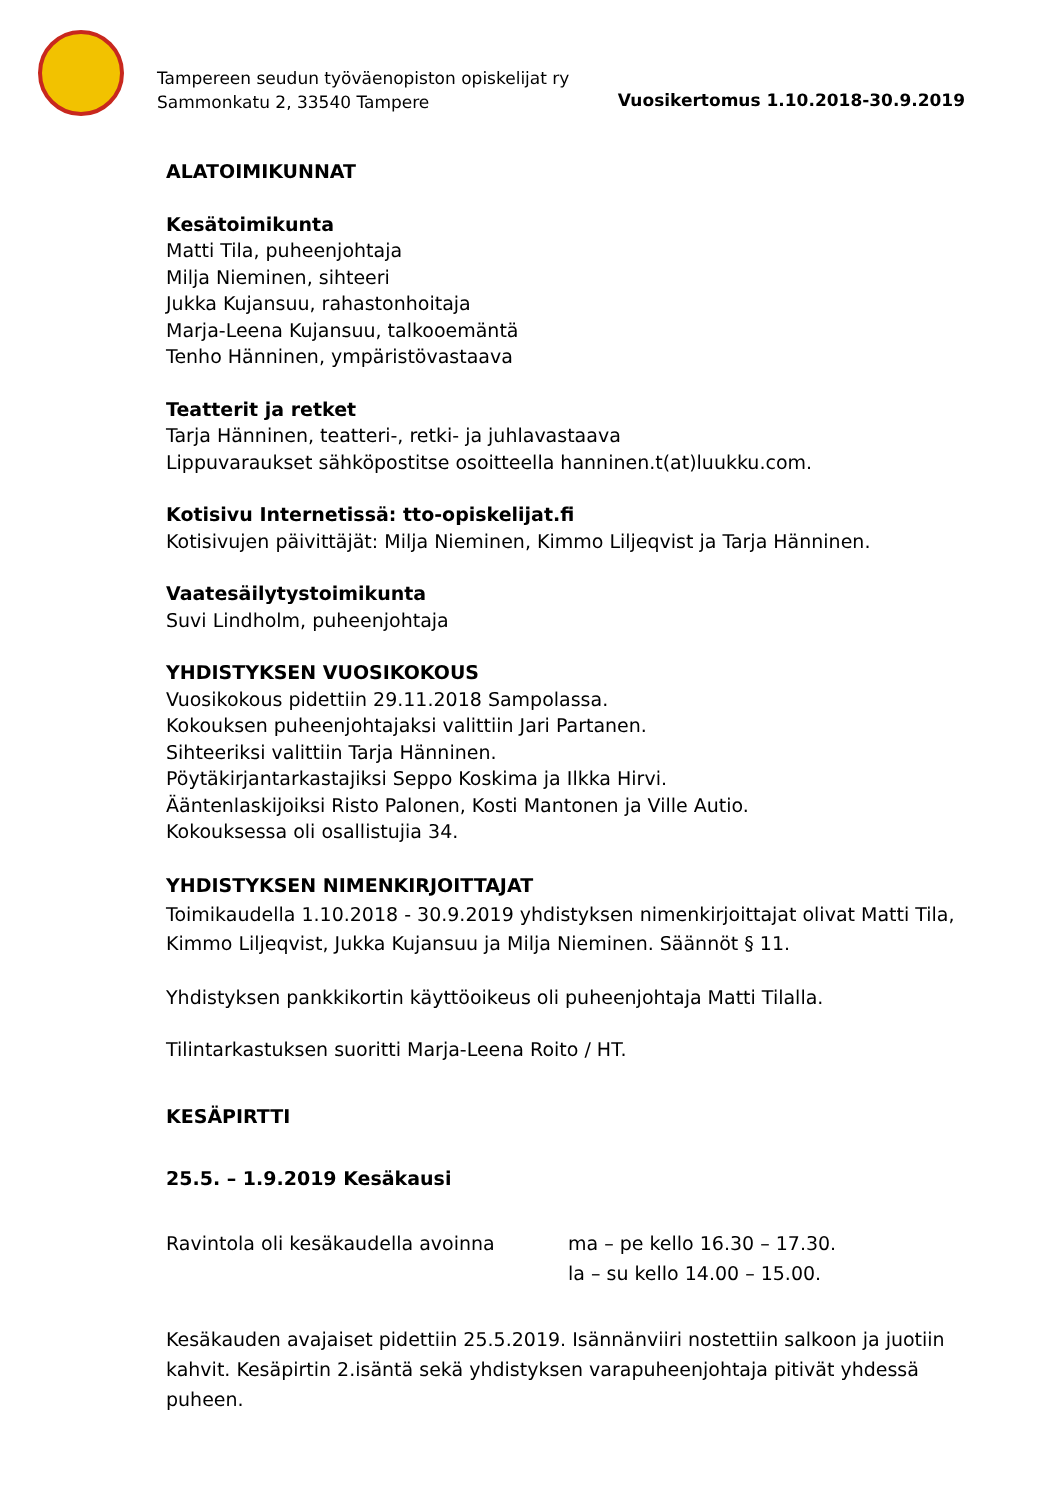Tampereen seudun työväenopiston opiskelijat ry
Sammonkatu 2, 33540 Tampere
Vuosikertomus 1.10.2018-30.9.2019
ALATOIMIKUNNAT
Kesätoimikunta
Matti Tila, puheenjohtaja
Milja Nieminen, sihteeri
Jukka Kujansuu, rahastonhoitaja
Marja-Leena Kujansuu, talkooemäntä
Tenho Hänninen, ympäristövastaava
Teatterit ja retket
Tarja Hänninen, teatteri-, retki- ja juhlavastaava
Lippuvaraukset sähköpostitse osoitteella hanninen.t(at)luukku.com.
Kotisivu Internetissä: tto-opiskelijat.fi
Kotisivujen päivittäjät: Milja Nieminen, Kimmo Liljeqvist ja Tarja Hänninen.
Vaatesäilytystoimikunta
Suvi Lindholm, puheenjohtaja
YHDISTYKSEN VUOSIKOKOUS
Vuosikokous pidettiin 29.11.2018 Sampolassa.
Kokouksen puheenjohtajaksi valittiin Jari Partanen.
Sihteeriksi valittiin Tarja Hänninen.
Pöytäkirjantarkastajiksi Seppo Koskima ja Ilkka Hirvi.
Ääntenlaskijoiksi Risto Palonen, Kosti Mantonen ja Ville Autio.
Kokouksessa oli osallistujia 34.
YHDISTYKSEN NIMENKIRJOITTAJAT
Toimikaudella 1.10.2018 - 30.9.2019 yhdistyksen nimenkirjoittajat olivat Matti Tila, Kimmo Liljeqvist, Jukka Kujansuu ja Milja Nieminen. Säännöt § 11.
Yhdistyksen pankkikortin käyttöoikeus oli puheenjohtaja Matti Tilalla.
Tilintarkastuksen suoritti Marja-Leena Roito / HT.
KESÄPIRTTI
25.5. – 1.9.2019 Kesäkausi
Ravintola oli kesäkaudella avoinna ma – pe kello 16.30 – 17.30.
la – su kello 14.00 – 15.00.
Kesäkauden avajaiset pidettiin 25.5.2019. Isännänviiri nostettiin salkoon ja juotiin kahvit. Kesäpirtin 2.isäntä sekä yhdistyksen varapuheenjohtaja pitivät yhdessä puheen.